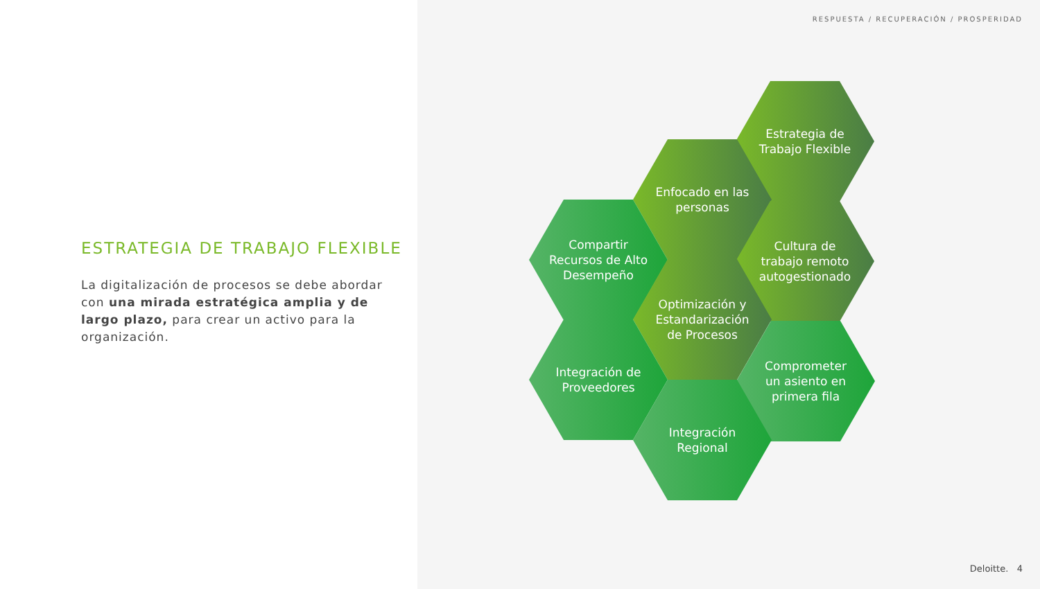RESPUESTA / RECUPERACIÓN / PROSPERIDAD
ESTRATEGIA DE TRABAJO FLEXIBLE
La digitalización de procesos se debe abordar con una mirada estratégica amplia y de largo plazo, para crear un activo para la organización.
Estrategia de
Trabajo Flexible
Enfocado en las
personas
Compartir
Recursos de Alto
Desempeño
Cultura de
trabajo remoto
autogestionado
Optimización y
Estandarización
de Procesos
Integración de
Proveedores
Comprometer
un asiento en
primera fila
Integración
Regional
Deloitte. 4